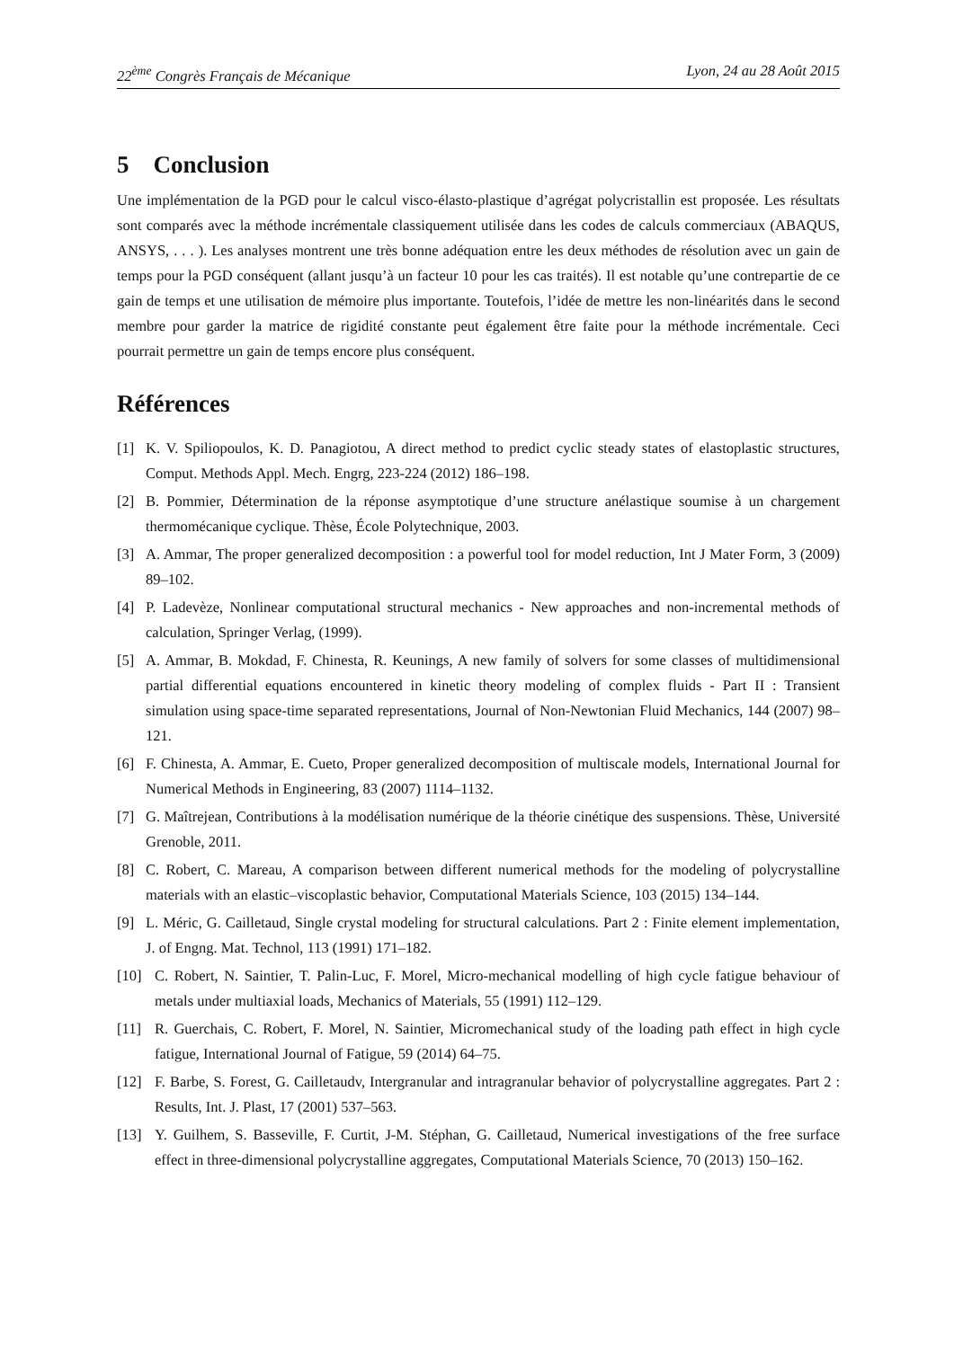22<sup>ème</sup> Congrès Français de Mécanique Lyon, 24 au 28 Août 2015
5 Conclusion
Une implémentation de la PGD pour le calcul visco-élasto-plastique d’agrégat polycristallin est proposée. Les résultats sont comparés avec la méthode incrémentale classiquement utilisée dans les codes de calculs commerciaux (ABAQUS, ANSYS, . . . ). Les analyses montrent une très bonne adéquation entre les deux méthodes de résolution avec un gain de temps pour la PGD conséquent (allant jusqu’à un facteur 10 pour les cas traités). Il est notable qu’une contrepartie de ce gain de temps et une utilisation de mémoire plus importante. Toutefois, l’idée de mettre les non-linéarités dans le second membre pour garder la matrice de rigidité constante peut également être faite pour la méthode incrémentale. Ceci pourrait permettre un gain de temps encore plus conséquent.
Références
[1] K. V. Spiliopoulos, K. D. Panagiotou, A direct method to predict cyclic steady states of elastoplastic structures, Comput. Methods Appl. Mech. Engrg, 223-224 (2012) 186–198.
[2] B. Pommier, Détermination de la réponse asymptotique d’une structure anélastique soumise à un chargement thermomécanique cyclique. Thèse, École Polytechnique, 2003.
[3] A. Ammar, The proper generalized decomposition : a powerful tool for model reduction, Int J Mater Form, 3 (2009) 89–102.
[4] P. Ladevèze, Nonlinear computational structural mechanics - New approaches and non-incremental methods of calculation, Springer Verlag, (1999).
[5] A. Ammar, B. Mokdad, F. Chinesta, R. Keunings, A new family of solvers for some classes of multidimensional partial differential equations encountered in kinetic theory modeling of complex fluids - Part II : Transient simulation using space-time separated representations, Journal of Non-Newtonian Fluid Mechanics, 144 (2007) 98–121.
[6] F. Chinesta, A. Ammar, E. Cueto, Proper generalized decomposition of multiscale models, International Journal for Numerical Methods in Engineering, 83 (2007) 1114–1132.
[7] G. Maîtrejean, Contributions à la modélisation numérique de la théorie cinétique des suspensions. Thèse, Université Grenoble, 2011.
[8] C. Robert, C. Mareau, A comparison between different numerical methods for the modeling of polycrystalline materials with an elastic–viscoplastic behavior, Computational Materials Science, 103 (2015) 134–144.
[9] L. Méric, G. Cailletaud, Single crystal modeling for structural calculations. Part 2 : Finite element implementation, J. of Engng. Mat. Technol, 113 (1991) 171–182.
[10] C. Robert, N. Saintier, T. Palin-Luc, F. Morel, Micro-mechanical modelling of high cycle fatigue behaviour of metals under multiaxial loads, Mechanics of Materials, 55 (1991) 112–129.
[11] R. Guerchais, C. Robert, F. Morel, N. Saintier, Micromechanical study of the loading path effect in high cycle fatigue, International Journal of Fatigue, 59 (2014) 64–75.
[12] F. Barbe, S. Forest, G. Cailletaudv, Intergranular and intragranular behavior of polycrystalline aggregates. Part 2 : Results, Int. J. Plast, 17 (2001) 537–563.
[13] Y. Guilhem, S. Basseville, F. Curtit, J-M. Stéphan, G. Cailletaud, Numerical investigations of the free surface effect in three-dimensional polycrystalline aggregates, Computational Materials Science, 70 (2013) 150–162.